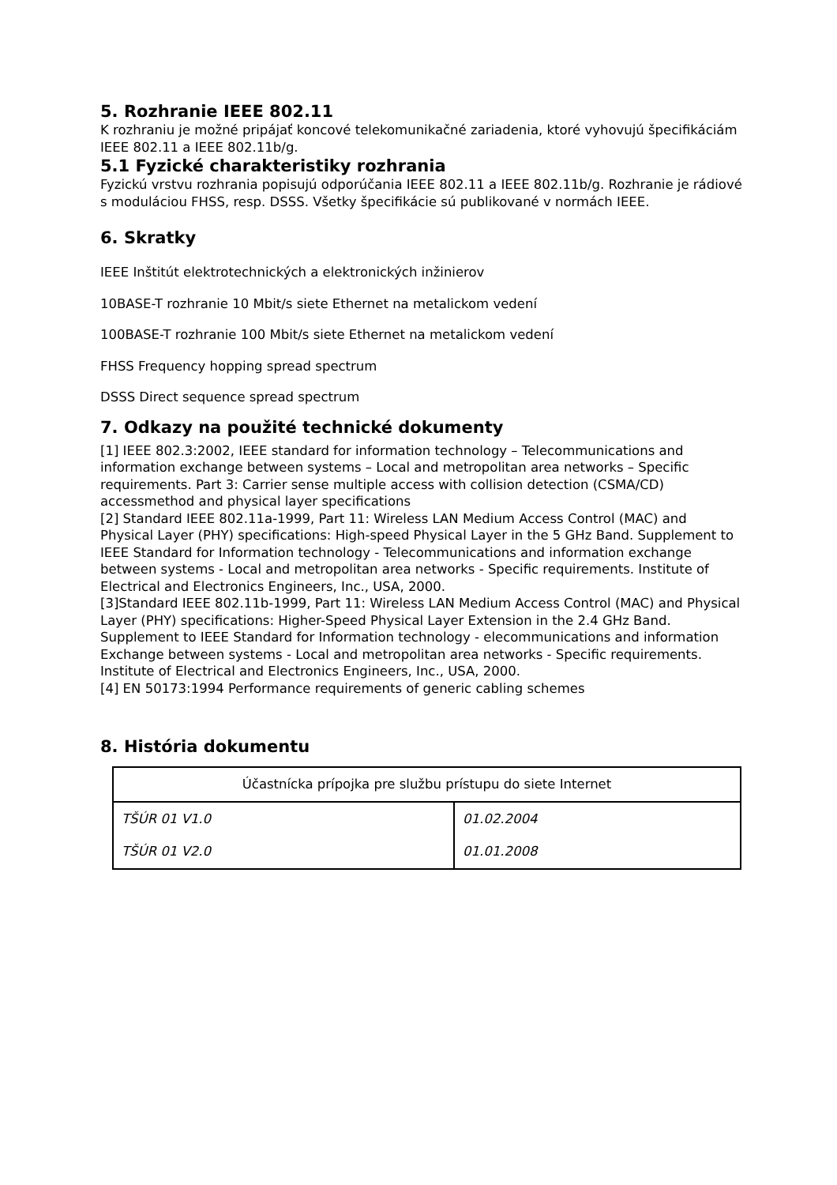5. Rozhranie IEEE 802.11
K rozhraniu je možné pripájať koncové telekomunikačné zariadenia, ktoré vyhovujú špecifikáciám IEEE 802.11 a IEEE 802.11b/g.
5.1 Fyzické charakteristiky rozhrania
Fyzickú vrstvu rozhrania popisujú odporúčania IEEE 802.11 a IEEE 802.11b/g. Rozhranie je rádiové s moduláciou FHSS, resp. DSSS. Všetky špecifikácie sú publikované v normách IEEE.
6. Skratky
IEEE Inštitút elektrotechnických a elektronických inžinierov
10BASE-T rozhranie 10 Mbit/s siete Ethernet na metalickom vedení
100BASE-T rozhranie 100 Mbit/s siete Ethernet na metalickom vedení
FHSS Frequency hopping spread spectrum
DSSS Direct sequence spread spectrum
7. Odkazy na použité technické dokumenty
[1] IEEE 802.3:2002, IEEE standard for information technology – Telecommunications and information exchange between systems – Local and metropolitan area networks – Specific requirements. Part 3: Carrier sense multiple access with collision detection (CSMA/CD) accessmethod and physical layer specifications
[2] Standard IEEE 802.11a-1999, Part 11: Wireless LAN Medium Access Control (MAC) and Physical Layer (PHY) specifications: High-speed Physical Layer in the 5 GHz Band. Supplement to IEEE Standard for Information technology - Telecommunications and information exchange between systems - Local and metropolitan area networks - Specific requirements. Institute of Electrical and Electronics Engineers, Inc., USA, 2000.
[3]Standard IEEE 802.11b-1999, Part 11: Wireless LAN Medium Access Control (MAC) and Physical Layer (PHY) specifications: Higher-Speed Physical Layer Extension in the 2.4 GHz Band. Supplement to IEEE Standard for Information technology - elecommunications and information Exchange between systems - Local and metropolitan area networks - Specific requirements. Institute of Electrical and Electronics Engineers, Inc., USA, 2000.
[4] EN 50173:1994 Performance requirements of generic cabling schemes
8. História dokumentu
| Účastnícka prípojka pre službu prístupu do siete Internet | |
| TŠÚR 01 V1.0 | 01.02.2004 |
| TŠÚR 01 V2.0 | 01.01.2008 |